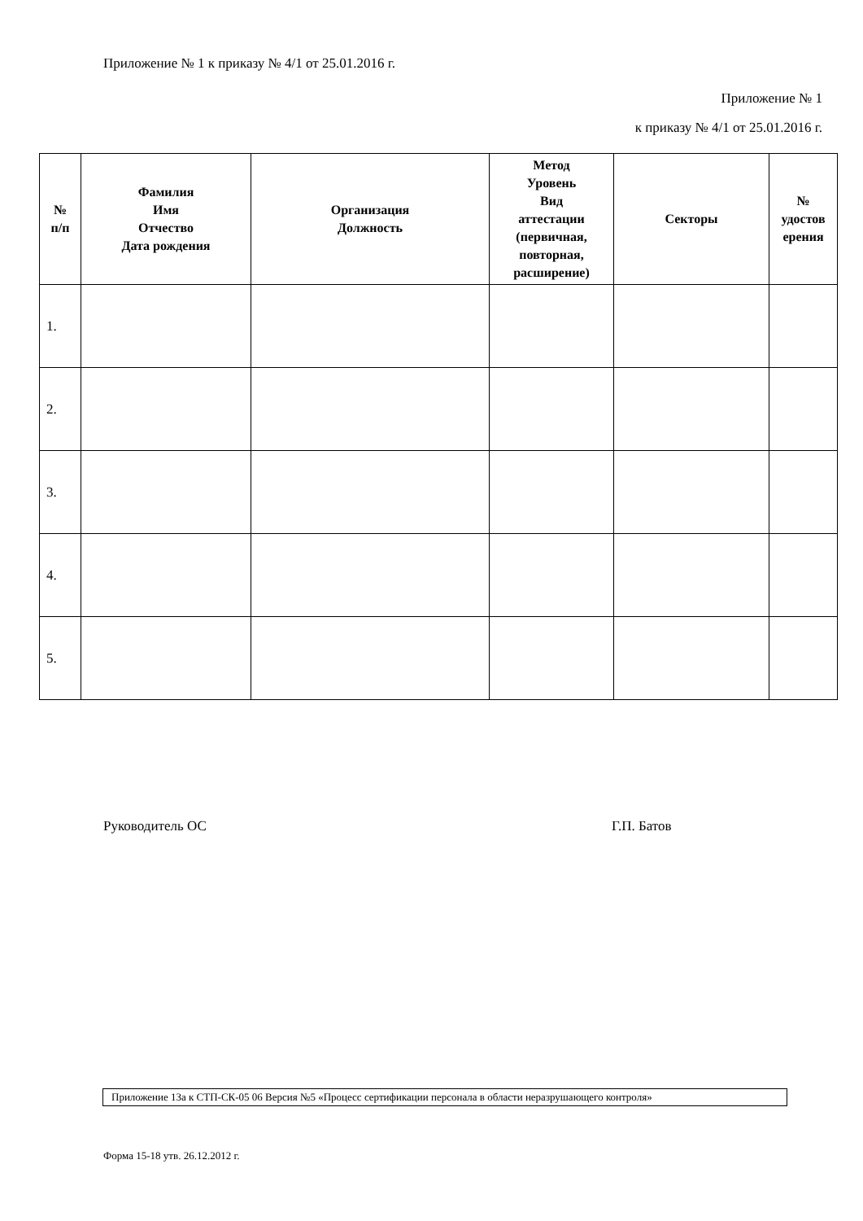Приложение № 1 к приказу № 4/1 от 25.01.2016 г.
Приложение № 1
к приказу № 4/1 от 25.01.2016 г.
| № п/п | Фамилия Имя Отчество Дата рождения | Организация Должность | Метод Уровень Вид аттестации (первичная, повторная, расширение) | Секторы | № удостов ерения |
| --- | --- | --- | --- | --- | --- |
| 1. | | | | | |
| 2. | | | | | |
| 3. | | | | | |
| 4. | | | | | |
| 5. | | | | | |
Руководитель ОС Г.П. Батов
Приложение 13а к СТП-СК-05 06 Версия №5 «Процесс сертификации персонала в области неразрушающего контроля»
Форма 15-18 утв. 26.12.2012 г.